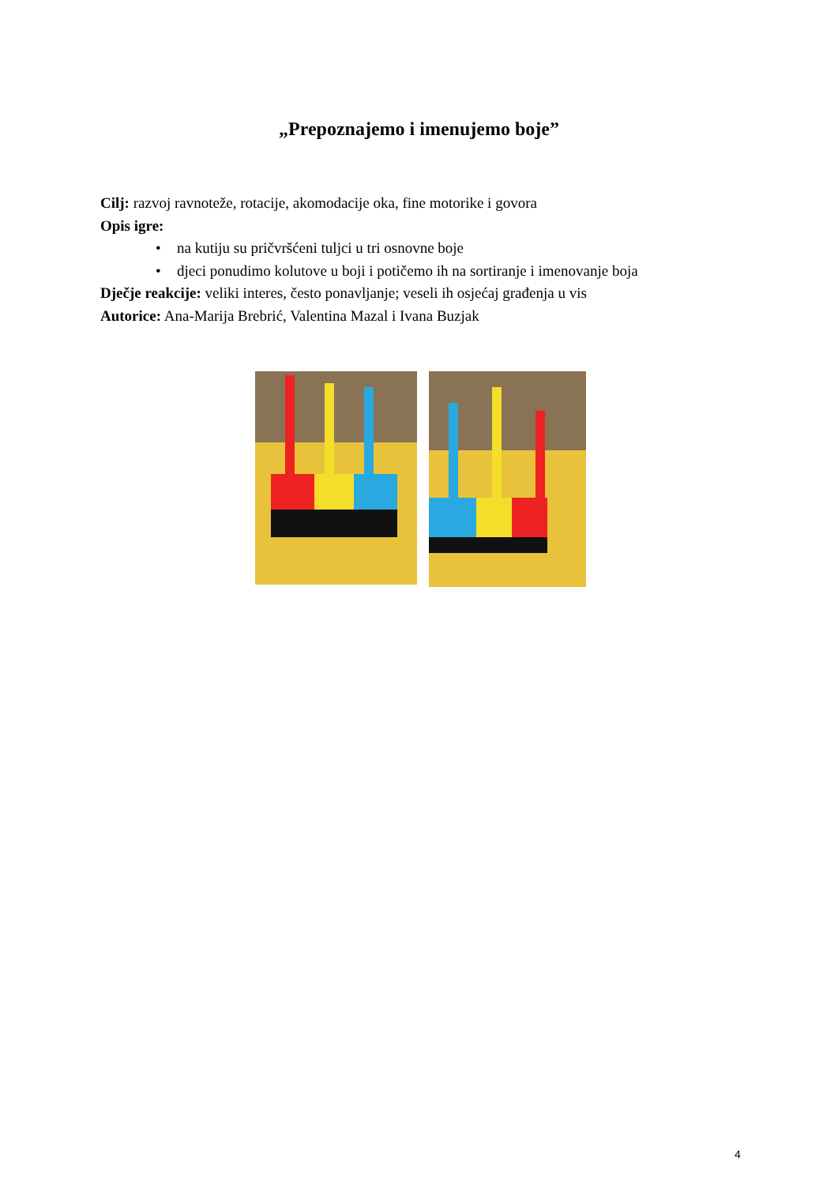„Prepoznajemo i imenujemo boje”
Cilj: razvoj ravnoteže, rotacije, akomodacije oka, fine motorike i govora
Opis igre:
• na kutiju su pričvršćeni tuljci u tri osnovne boje
• djeci ponudimo kolutove u boji i potičemo ih na sortiranje i imenovanje boja
Dječje reakcije: veliki interes, često ponavljanje; veseli ih osjećaj građenja u vis
Autorice: Ana-Marija Brebrić, Valentina Mazal i Ivana Buzjak
4